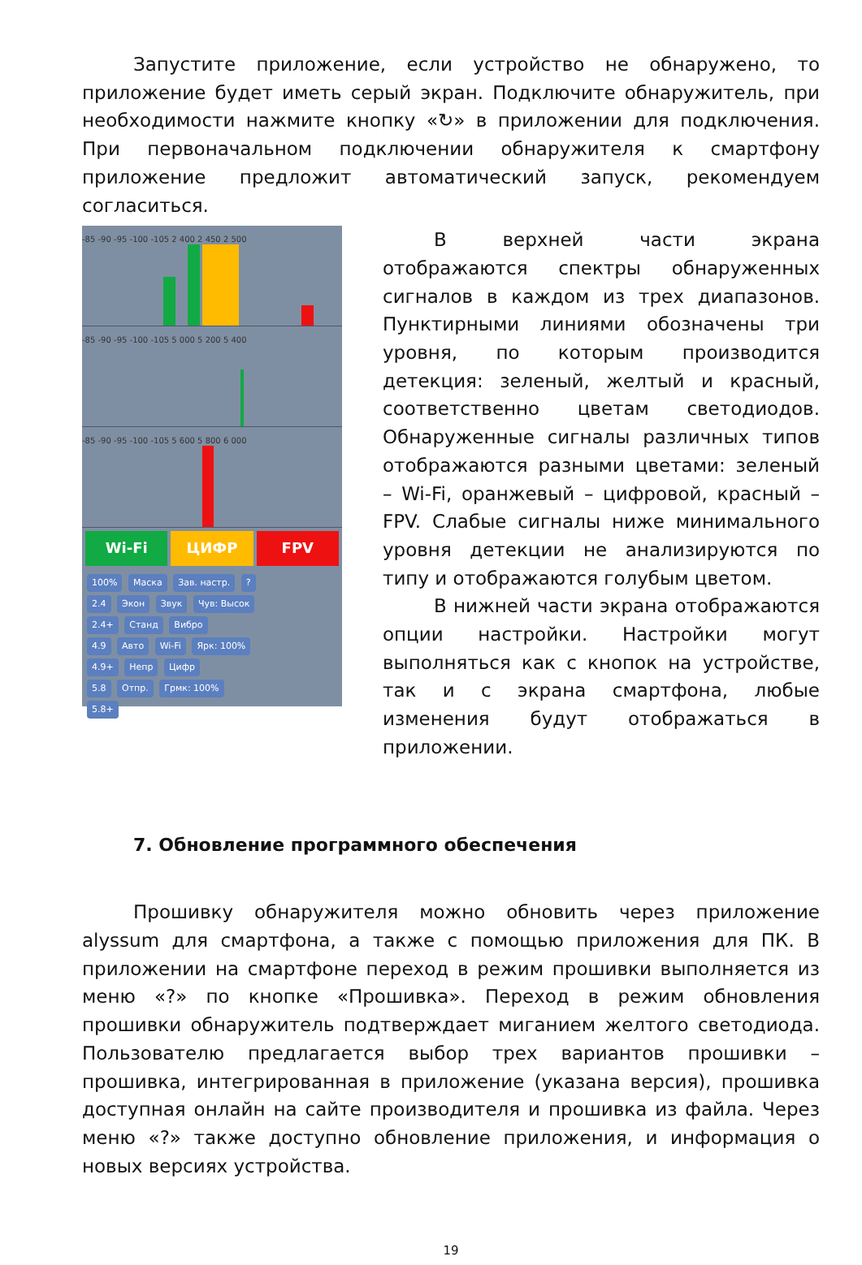Запустите приложение, если устройство не обнаружено, то приложение будет иметь серый экран. Подключите обнаружитель, при необходимости нажмите кнопку «↻» в приложении для подключения. При первоначальном подключении обнаружителя к смартфону приложение предложит автоматический запуск, рекомендуем согласиться.
-85 -90 -95 -100 -105 2 400 2 450 2 500
-85 -90 -95 -100 -105 5 000 5 200 5 400
-85 -90 -95 -100 -105 5 600 5 800 6 000
Wi-Fi ЦИФР FPV
100% Маска Зав. настр. ?
2.4 Экон Звук Чув: Высок
2.4+ Станд Вибро
4.9 Авто Wi-Fi Ярк: 100%
4.9+ Непр Цифр
5.8 Отпр. Грмк: 100%
5.8+
В верхней части экрана отображаются спектры обнаруженных сигналов в каждом из трех диапазонов. Пунктирными линиями обозначены три уровня, по которым производится детекция: зеленый, желтый и красный, соответственно цветам светодиодов. Обнаруженные сигналы различных типов отображаются разными цветами: зеленый – Wi-Fi, оранжевый – цифровой, красный – FPV. Слабые сигналы ниже минимального уровня детекции не анализируются по типу и отображаются голубым цветом.
В нижней части экрана отображаются опции настройки. Настройки могут выполняться как с кнопок на устройстве, так и с экрана смартфона, любые изменения будут отображаться в приложении.
7. Обновление программного обеспечения
Прошивку обнаружителя можно обновить через приложение alyssum для смартфона, а также с помощью приложения для ПК. В приложении на смартфоне переход в режим прошивки выполняется из меню «?» по кнопке «Прошивка». Переход в режим обновления прошивки обнаружитель подтверждает миганием желтого светодиода. Пользователю предлагается выбор трех вариантов прошивки – прошивка, интегрированная в приложение (указана версия), прошивка доступная онлайн на сайте производителя и прошивка из файла. Через меню «?» также доступно обновление приложения, и информация о новых версиях устройства.
19